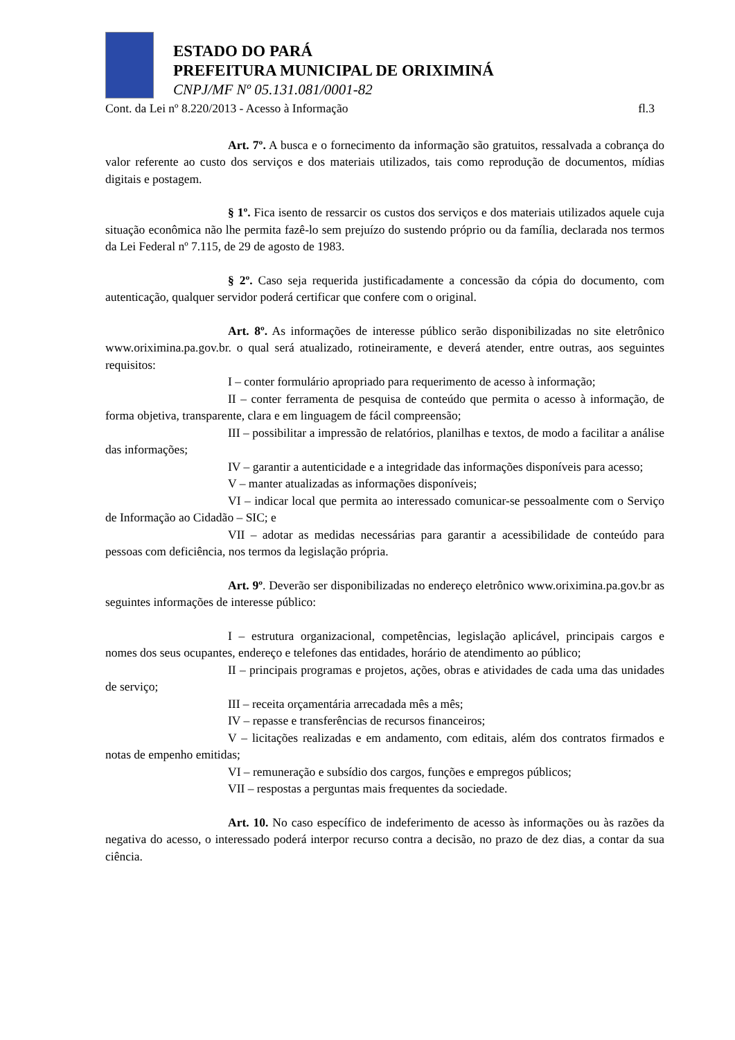ESTADO DO PARÁ
PREFEITURA MUNICIPAL DE ORIXIMINÁ
CNPJ/MF Nº 05.131.081/0001-82
Cont. da Lei nº 8.220/2013 - Acesso à Informação fl.3
Art. 7º. A busca e o fornecimento da informação são gratuitos, ressalvada a cobrança do valor referente ao custo dos serviços e dos materiais utilizados, tais como reprodução de documentos, mídias digitais e postagem.
§ 1º. Fica isento de ressarcir os custos dos serviços e dos materiais utilizados aquele cuja situação econômica não lhe permita fazê-lo sem prejuízo do sustendo próprio ou da família, declarada nos termos da Lei Federal nº 7.115, de 29 de agosto de 1983.
§ 2º. Caso seja requerida justificadamente a concessão da cópia do documento, com autenticação, qualquer servidor poderá certificar que confere com o original.
Art. 8º. As informações de interesse público serão disponibilizadas no site eletrônico www.oriximina.pa.gov.br. o qual será atualizado, rotineiramente, e deverá atender, entre outras, aos seguintes requisitos:
I – conter formulário apropriado para requerimento de acesso à informação;
II – conter ferramenta de pesquisa de conteúdo que permita o acesso à informação, de forma objetiva, transparente, clara e em linguagem de fácil compreensão;
III – possibilitar a impressão de relatórios, planilhas e textos, de modo a facilitar a análise das informações;
IV – garantir a autenticidade e a integridade das informações disponíveis para acesso;
V – manter atualizadas as informações disponíveis;
VI – indicar local que permita ao interessado comunicar-se pessoalmente com o Serviço de Informação ao Cidadão – SIC; e
VII – adotar as medidas necessárias para garantir a acessibilidade de conteúdo para pessoas com deficiência, nos termos da legislação própria.
Art. 9º. Deverão ser disponibilizadas no endereço eletrônico www.oriximina.pa.gov.br as seguintes informações de interesse público:
I – estrutura organizacional, competências, legislação aplicável, principais cargos e nomes dos seus ocupantes, endereço e telefones das entidades, horário de atendimento ao público;
II – principais programas e projetos, ações, obras e atividades de cada uma das unidades de serviço;
III – receita orçamentária arrecadada mês a mês;
IV – repasse e transferências de recursos financeiros;
V – licitações realizadas e em andamento, com editais, além dos contratos firmados e notas de empenho emitidas;
VI – remuneração e subsídio dos cargos, funções e empregos públicos;
VII – respostas a perguntas mais frequentes da sociedade.
Art. 10. No caso específico de indeferimento de acesso às informações ou às razões da negativa do acesso, o interessado poderá interpor recurso contra a decisão, no prazo de dez dias, a contar da sua ciência.